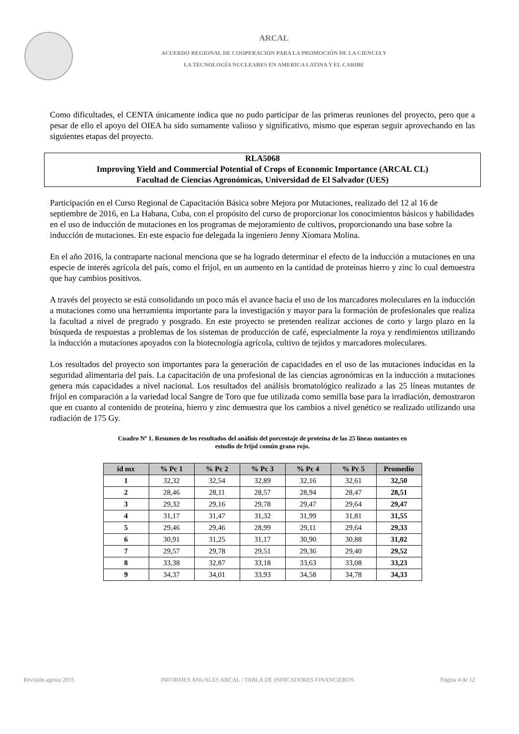ARCAL
ACUERDO REGIONAL DE COOPERACIÓN PARA LA PROMOCIÓN DE LA CIENCIA Y
LA TECNOLOGÍA NUCLEARES EN AMERICA LATINA Y EL CARIBE
Como dificultades, el CENTA únicamente indica que no pudo participar de las primeras reuniones del proyecto, pero que a pesar de ello el apoyo del OIEA ha sido sumamente valioso y significativo, mismo que esperan seguir aprovechando en las siguientes etapas del proyecto.
RLA5068
Improving Yield and Commercial Potential of Crops of Economic Importance (ARCAL CL)
Facultad de Ciencias Agronómicas, Universidad de El Salvador (UES)
Participación en el Curso Regional de Capacitación Básica sobre Mejora por Mutaciones, realizado del 12 al 16 de septiembre de 2016, en La Habana, Cuba, con el propósito del curso de proporcionar los conocimientos básicos y habilidades en el uso de inducción de mutaciones en los programas de mejoramiento de cultivos, proporcionando una base sobre la inducción de mutaciones. En este espacio fue delegada la ingeniero Jenny Xiomara Molina.
En el año 2016, la contraparte nacional menciona que se ha logrado determinar el efecto de la inducción a mutaciones en una especie de interés agrícola del país, como el frijol, en un aumento en la cantidad de proteínas hierro y zinc lo cual demuestra que hay cambios positivos.
A través del proyecto se está consolidando un poco más el avance hacia el uso de los marcadores moleculares en la inducción a mutaciones como una herramienta importante para la investigación y mayor para la formación de profesionales que realiza la facultad a nivel de pregrado y posgrado. En este proyecto se pretenden realizar acciones de corto y largo plazo en la búsqueda de respuestas a problemas de los sistemas de producción de café, especialmente la roya y rendimientos utilizando la inducción a mutaciones apoyados con la biotecnología agrícola, cultivo de tejidos y marcadores moleculares.
Los resultados del proyecto son importantes para la generación de capacidades en el uso de las mutaciones inducidas en la seguridad alimentaria del país. La capacitación de una profesional de las ciencias agronómicas en la inducción a mutaciones genera más capacidades a nivel nacional. Los resultados del análisis bromatológico realizado a las 25 líneas mutantes de frijol en comparación a la variedad local Sangre de Toro que fue utilizada como semilla base para la irradiación, demostraron que en cuanto al contenido de proteína, hierro y zinc demuestra que los cambios a nivel genético se realizado utilizando una radiación de 175 Gy.
Cuadro Nº 1. Resumen de los resultados del análisis del porcentaje de proteína de las 25 líneas mutantes en
estudio de frijol común grano rojo.
| id mx | % Pc 1 | % Pc 2 | % Pc 3 | % Pc 4 | % Pc 5 | Promedio |
| --- | --- | --- | --- | --- | --- | --- |
| 1 | 32,32 | 32,54 | 32,89 | 32,16 | 32,61 | 32,50 |
| 2 | 28,46 | 28,11 | 28,57 | 28,94 | 28,47 | 28,51 |
| 3 | 29,32 | 29,16 | 29,78 | 29,47 | 29,64 | 29,47 |
| 4 | 31,17 | 31,47 | 31,32 | 31,99 | 31,81 | 31,55 |
| 5 | 29,46 | 29,46 | 28,99 | 29,11 | 29,64 | 29,33 |
| 6 | 30,91 | 31,25 | 31,17 | 30,90 | 30,88 | 31,02 |
| 7 | 29,57 | 29,78 | 29,51 | 29,36 | 29,40 | 29,52 |
| 8 | 33,38 | 32,87 | 33,18 | 33,63 | 33,08 | 33,23 |
| 9 | 34,37 | 34,01 | 33,93 | 34,58 | 34,78 | 34,33 |
Revisión agosto 2015 INFORMES ANUALES ARCAL / TABLA DE INDICADORES FINANCIEROS Página 4 de 12